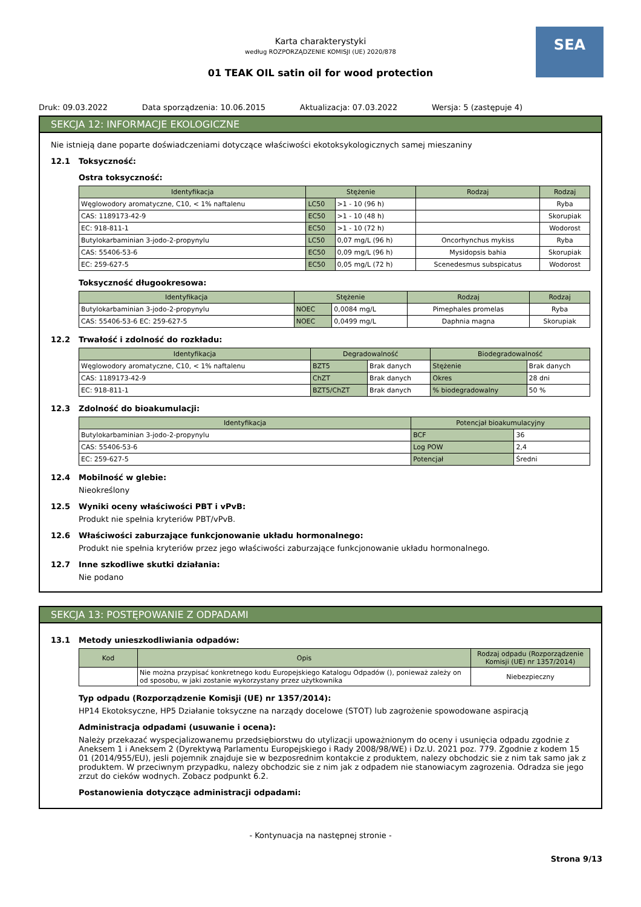SEA
Karta charakterystyki
według ROZPORZĄDZENIE KOMISJI (UE) 2020/878
01 TEAK OIL satin oil for wood protection
Druk: 09.03.2022 Data sporządzenia: 10.06.2015 Aktualizacja: 07.03.2022 Wersja: 5 (zastępuje 4)
SEKCJA 12: INFORMACJE EKOLOGICZNE
Nie istnieją dane poparte doświadczeniami dotyczące właściwości ekotoksykologicznych samej mieszaniny
12.1 Toksyczność:
Ostra toksyczność:
| Identyfikacja | Stężenie | | Rodzaj | Rodzaj |
| --- | --- | --- | --- | --- |
| Węglowodory aromatyczne, C10, < 1% naftalenu | LC50 | >1 - 10 (96 h) | | Ryba |
| CAS: 1189173-42-9 | EC50 | >1 - 10 (48 h) | | Skorupiak |
| EC: 918-811-1 | EC50 | >1 - 10 (72 h) | | Wodorost |
| Butylokarbaminian 3-jodo-2-propynylu | LC50 | 0,07 mg/L (96 h) | Oncorhynchus mykiss | Ryba |
| CAS: 55406-53-6 | EC50 | 0,09 mg/L (96 h) | Mysidopsis bahia | Skorupiak |
| EC: 259-627-5 | EC50 | 0,05 mg/L (72 h) | Scenedesmus subspicatus | Wodorost |
Toksyczność długookresowa:
| Identyfikacja | Stężenie | | Rodzaj | Rodzaj |
| --- | --- | --- | --- | --- |
| Butylokarbaminian 3-jodo-2-propynylu | NOEC | 0,0084 mg/L | Pimephales promelas | Ryba |
| CAS: 55406-53-6 EC: 259-627-5 | NOEC | 0,0499 mg/L | Daphnia magna | Skorupiak |
12.2 Trwałość i zdolność do rozkładu:
| Identyfikacja | Degradowalność | | Biodegradowalność | |
| --- | --- | --- | --- | --- |
| Węglowodory aromatyczne, C10, < 1% naftalenu | BZT5 | Brak danych | Stężenie | Brak danych |
| CAS: 1189173-42-9 | ChZT | Brak danych | Okres | 28 dni |
| EC: 918-811-1 | BZT5/ChZT | Brak danych | % biodegradowalny | 50 % |
12.3 Zdolność do bioakumulacji:
| Identyfikacja | Potencjał bioakumulacyjny | |
| --- | --- | --- |
| Butylokarbaminian 3-jodo-2-propynylu | BCF | 36 |
| CAS: 55406-53-6 | Log POW | 2,4 |
| EC: 259-627-5 | Potencjał | Średni |
12.4 Mobilność w glebie:
Nieokreślony
12.5 Wyniki oceny właściwości PBT i vPvB:
Produkt nie spełnia kryteriów PBT/vPvB.
12.6 Właściwości zaburzające funkcjonowanie układu hormonalnego:
Produkt nie spełnia kryteriów przez jego właściwości zaburzające funkcjonowanie układu hormonalnego.
12.7 Inne szkodliwe skutki działania:
Nie podano
SEKCJA 13: POSTĘPOWANIE Z ODPADAMI
13.1 Metody unieszkodliwiania odpadów:
| Kod | Opis | Rodzaj odpadu (Rozporządzenie Komisji (UE) nr 1357/2014) |
| --- | --- | --- |
| | Nie można przypisać konkretnego kodu Europejskiego Katalogu Odpadów (), ponieważ zależy on od sposobu, w jaki zostanie wykorzystany przez użytkownika | Niebezpieczny |
Typ odpadu (Rozporządzenie Komisji (UE) nr 1357/2014):
HP14 Ekotoksyczne, HP5 Działanie toksyczne na narządy docelowe (STOT) lub zagrożenie spowodowane aspiracją
Administracja odpadami (usuwanie i ocena):
Należy przekazać wyspecjalizowanemu przedsiębiorstwu do utylizacji upoważnionym do oceny i usunięcia odpadu zgodnie z Aneksem 1 i Aneksem 2 (Dyrektywą Parlamentu Europejskiego i Rady 2008/98/WE) i Dz.U. 2021 poz. 779. Zgodnie z kodem 15 01 (2014/955/EU), jesli pojemnik znajduje sie w bezposrednim kontakcie z produktem, nalezy obchodzic sie z nim tak samo jak z produktem. W przeciwnym przypadku, nalezy obchodzic sie z nim jak z odpadem nie stanowiacym zagrozenia. Odradza sie jego zrzut do cieków wodnych. Zobacz podpunkt 6.2.
Postanowienia dotyczące administracji odpadami:
- Kontynuacja na następnej stronie -
Strona 9/13